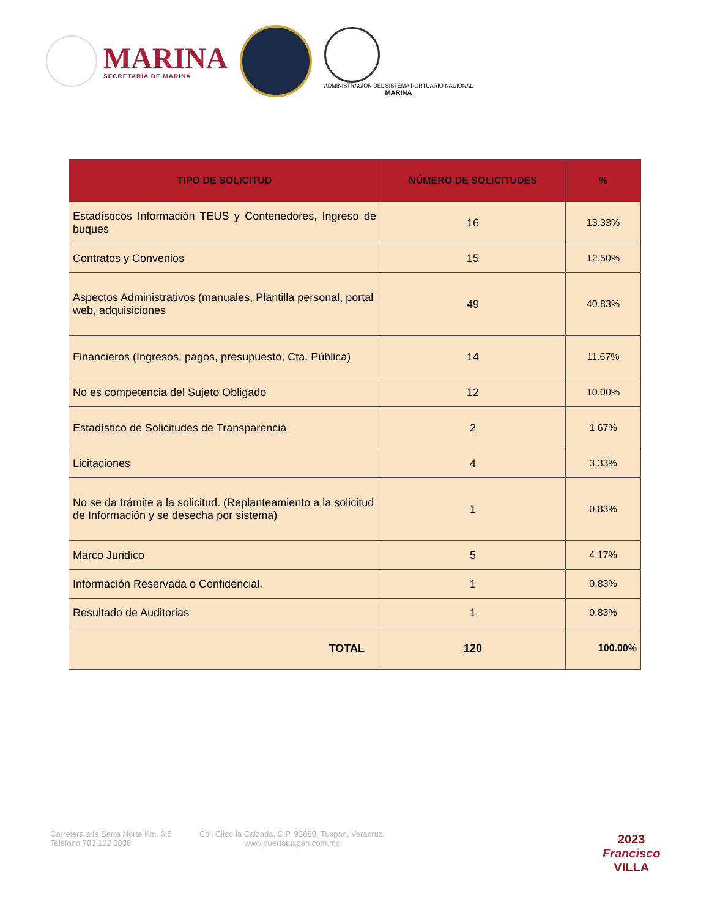MARINA
SECRETARÍA DE MARINA
ADMINISTRACIÓN DEL SISTEMA PORTUARIO NACIONAL
MARINA
| TIPO DE SOLICITUD | NÚMERO DE SOLICITUDES | % |
| --- | --- | --- |
| Estadísticos Información TEUS y Contenedores, Ingreso de buques | 16 | 13.33% |
| Contratos y Convenios | 15 | 12.50% |
| Aspectos Administrativos (manuales, Plantilla personal, portal web, adquisiciones | 49 | 40.83% |
| Financieros (Ingresos, pagos, presupuesto, Cta. Pública) | 14 | 11.67% |
| No es competencia del Sujeto Obligado | 12 | 10.00% |
| Estadístico de Solicitudes de Transparencia | 2 | 1.67% |
| Licitaciones | 4 | 3.33% |
| No se da trámite a la solicitud. (Replanteamiento a la solicitud de Información y se desecha por sistema) | 1 | 0.83% |
| Marco Juridico | 5 | 4.17% |
| Información Reservada o Confidencial. | 1 | 0.83% |
| Resultado de Auditorias | 1 | 0.83% |
| TOTAL | 120 | 100.00% |
Carretera a la Barra Norte Km. 6.5
Teléfono 783 102 3030
Col. Ejido la Calzada, C.P. 92880, Tuxpan, Veracruz.
www.puertotuxpan.com.mx
2023
Francisco
VILLA